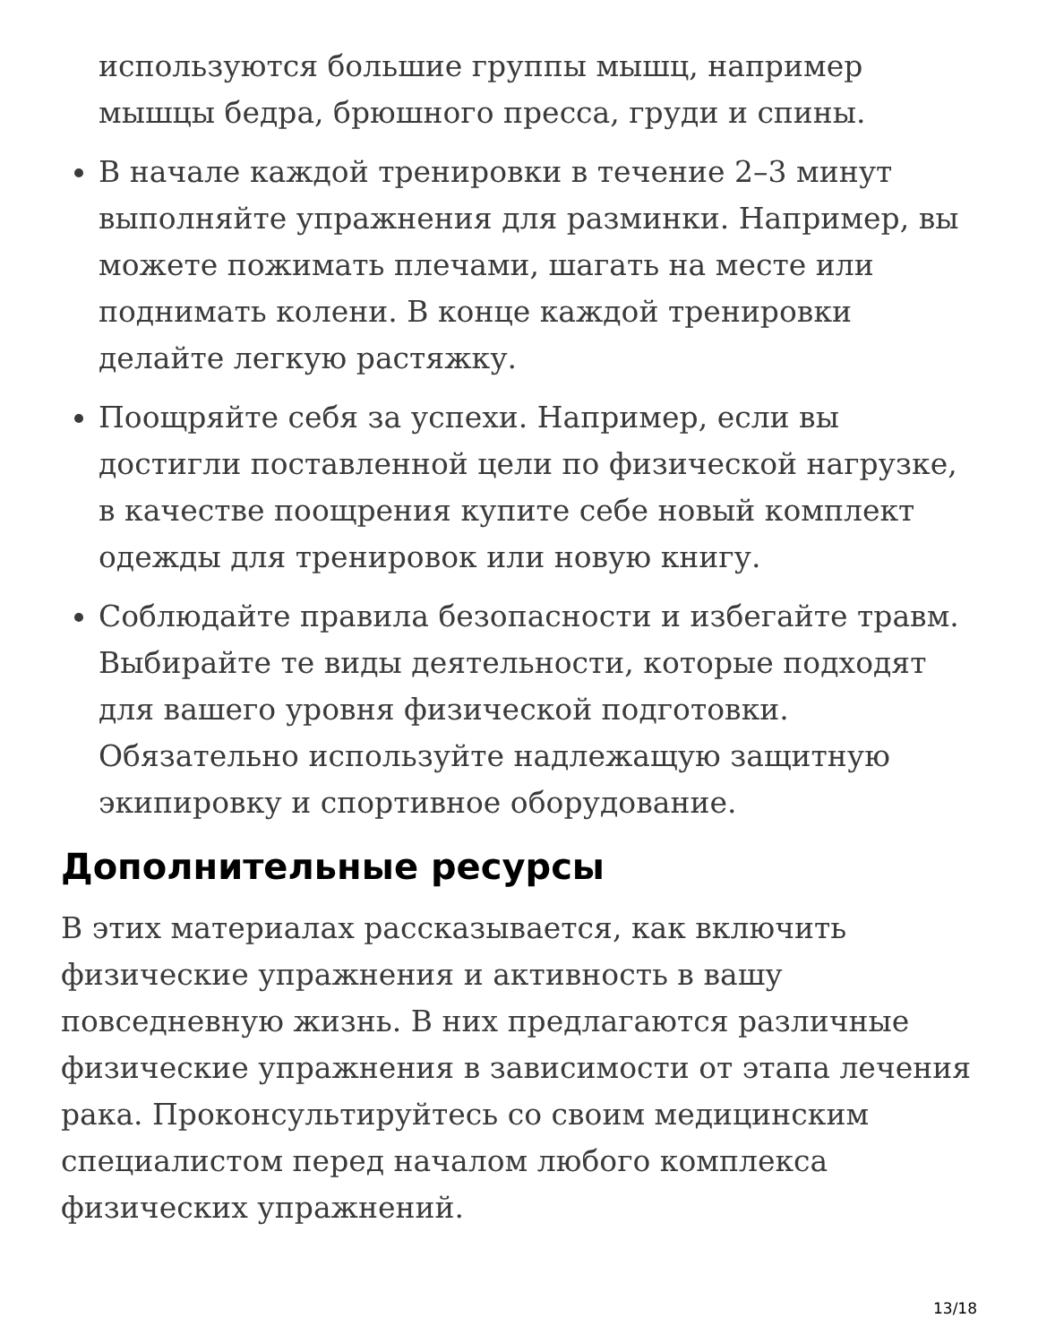используются большие группы мышц, например мышцы бедра, брюшного пресса, груди и спины.
В начале каждой тренировки в течение 2–3 минут выполняйте упражнения для разминки. Например, вы можете пожимать плечами, шагать на месте или поднимать колени. В конце каждой тренировки делайте легкую растяжку.
Поощряйте себя за успехи. Например, если вы достигли поставленной цели по физической нагрузке, в качестве поощрения купите себе новый комплект одежды для тренировок или новую книгу.
Соблюдайте правила безопасности и избегайте травм. Выбирайте те виды деятельности, которые подходят для вашего уровня физической подготовки. Обязательно используйте надлежащую защитную экипировку и спортивное оборудование.
Дополнительные ресурсы
В этих материалах рассказывается, как включить физические упражнения и активность в вашу повседневную жизнь. В них предлагаются различные физические упражнения в зависимости от этапа лечения рака. Проконсультируйтесь со своим медицинским специалистом перед началом любого комплекса физических упражнений.
13/18